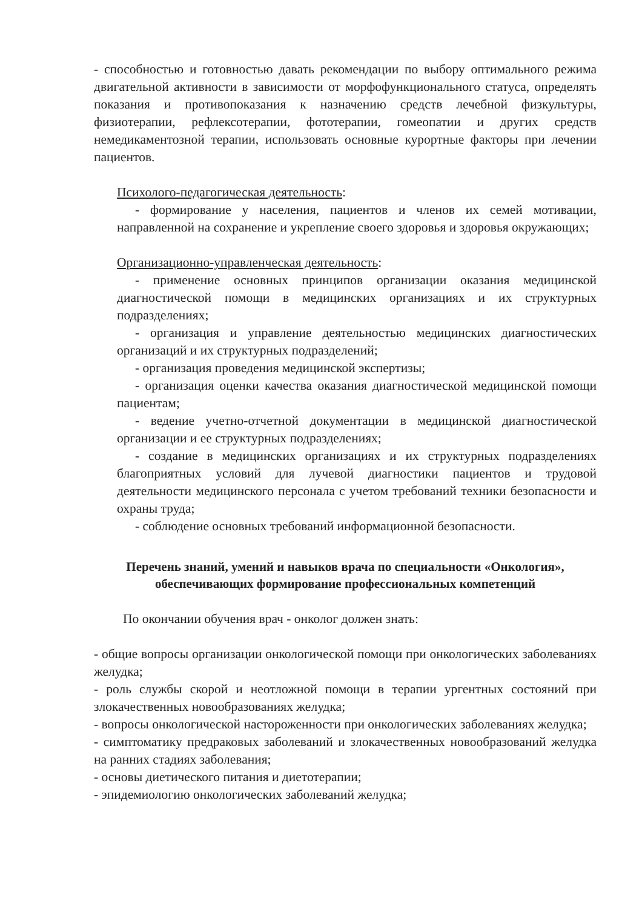- способностью и готовностью давать рекомендации по выбору оптимального режима двигательной активности в зависимости от морфофункционального статуса, определять показания и противопоказания к назначению средств лечебной физкультуры, физиотерапии, рефлексотерапии, фототерапии, гомеопатии и других средств немедикаментозной терапии, использовать основные курортные факторы при лечении пациентов.
Психолого-педагогическая деятельность:
- формирование у населения, пациентов и членов их семей мотивации, направленной на сохранение и укрепление своего здоровья и здоровья окружающих;
Организационно-управленческая деятельность:
- применение основных принципов организации оказания медицинской диагностической помощи в медицинских организациях и их структурных подразделениях;
- организация и управление деятельностью медицинских диагностических организаций и их структурных подразделений;
- организация проведения медицинской экспертизы;
- организация оценки качества оказания диагностической медицинской помощи пациентам;
- ведение учетно-отчетной документации в медицинской диагностической организации и ее структурных подразделениях;
- создание в медицинских организациях и их структурных подразделениях благоприятных условий для лучевой диагностики пациентов и трудовой деятельности медицинского персонала с учетом требований техники безопасности и охраны труда;
- соблюдение основных требований информационной безопасности.
Перечень знаний, умений и навыков врача по специальности «Онкология», обеспечивающих формирование профессиональных компетенций
По окончании обучения врач - онколог должен знать:
- общие вопросы организации онкологической помощи при онкологических заболеваниях желудка;
- роль службы скорой и неотложной помощи в терапии ургентных состояний при злокачественных новообразованиях желудка;
- вопросы онкологической настороженности при онкологических заболеваниях желудка;
- симптоматику предраковых заболеваний и злокачественных новообразований желудка на ранних стадиях заболевания;
- основы диетического питания и диетотерапии;
- эпидемиологию онкологических заболеваний желудка;